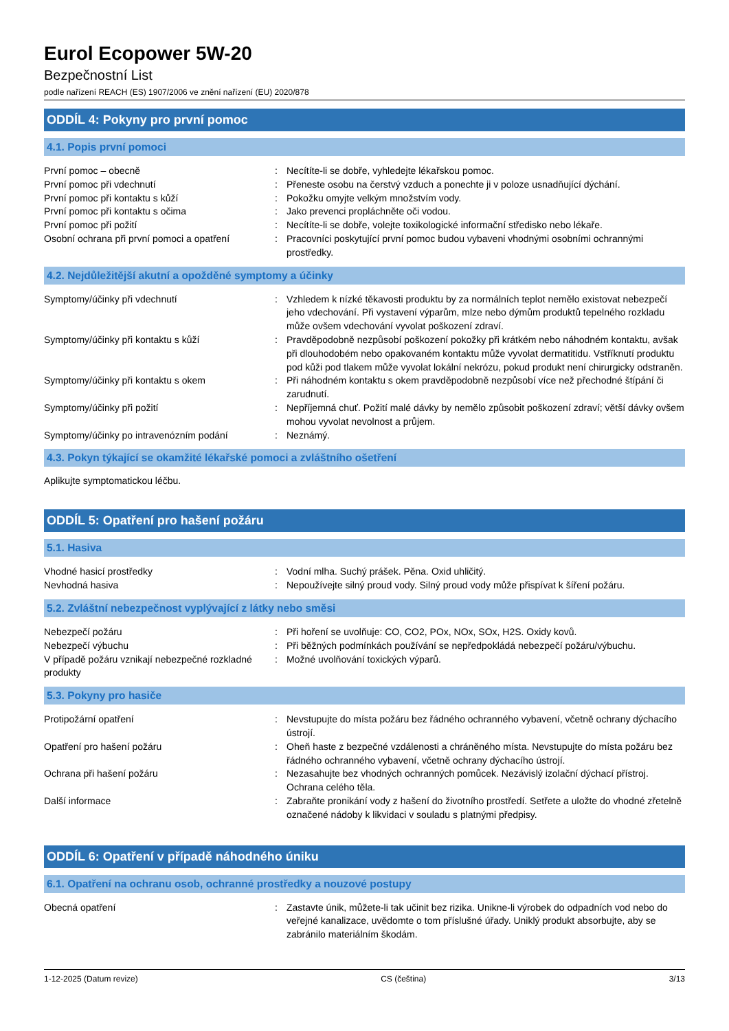Eurol Ecopower 5W-20
Bezpečnostní List
podle nařízení REACH (ES) 1907/2006 ve znění nařízení (EU) 2020/878
ODDÍL 4: Pokyny pro první pomoc
4.1. Popis první pomoci
První pomoc – obecně : Necítíte-li se dobře, vyhledejte lékařskou pomoc.
První pomoc při vdechnutí : Přeneste osobu na čerstvý vzduch a ponechte ji v poloze usnadňující dýchání.
První pomoc při kontaktu s kůží : Pokožku omyjte velkým množstvím vody.
První pomoc při kontaktu s očima : Jako prevenci propláchněte oči vodou.
První pomoc při požití : Necítíte-li se dobře, volejte toxikologické informační středisko nebo lékaře.
Osobní ochrana při první pomoci a opatření
: Pracovníci poskytující první pomoc budou vybaveni vhodnými osobními ochrannými prostředky.
4.2. Nejdůležitější akutní a opožděné symptomy a účinky
Symptomy/účinky při vdechnutí : Vzhledem k nízké těkavosti produktu by za normálních teplot nemělo existovat nebezpečí jeho vdechování. Při vystavení výparům, mlze nebo dýmům produktů tepelného rozkladu může ovšem vdechování vyvolat poškození zdraví.
Symptomy/účinky při kontaktu s kůží : Pravděpodobně nezpůsobí poškození pokožky při krátkém nebo náhodném kontaktu, avšak při dlouhodobém nebo opakovaném kontaktu může vyvolat dermatitidu. Vstříknutí produktu pod kůži pod tlakem může vyvolat lokální nekrózu, pokud produkt není chirurgicky odstraněn.
Symptomy/účinky při kontaktu s okem : Při náhodném kontaktu s okem pravděpodobně nezpůsobí více než přechodné štípání či zarudnutí.
Symptomy/účinky při požití : Nepříjemná chuť. Požití malé dávky by nemělo způsobit poškození zdraví; větší dávky ovšem mohou vyvolat nevolnost a průjem.
Symptomy/účinky po intravenózním podání : Neznámý.
4.3. Pokyn týkající se okamžité lékařské pomoci a zvláštního ošetření
Aplikujte symptomatickou léčbu.
ODDÍL 5: Opatření pro hašení požáru
5.1. Hasiva
Vhodné hasicí prostředky : Vodní mlha. Suchý prášek. Pěna. Oxid uhličitý.
Nevhodná hasiva : Nepoužívejte silný proud vody. Silný proud vody může přispívat k šíření požáru.
5.2. Zvláštní nebezpečnost vyplývající z látky nebo směsi
Nebezpečí požáru : Při hoření se uvolňuje: CO, CO2, POx, NOx, SOx, H2S. Oxidy kovů.
Nebezpečí výbuchu : Při běžných podmínkách používání se nepředpokládá nebezpečí požáru/výbuchu.
V případě požáru vznikají nebezpečné rozkladné produkty
: Možné uvolňování toxických výparů.
5.3. Pokyny pro hasiče
Protipožární opatření : Nevstupujte do místa požáru bez řádného ochranného vybavení, včetně ochrany dýchacího ústrojí.
Opatření pro hašení požáru : Oheň haste z bezpečné vzdálenosti a chráněného místa. Nevstupujte do místa požáru bez řádného ochranného vybavení, včetně ochrany dýchacího ústrojí.
Ochrana při hašení požáru : Nezasahujte bez vhodných ochranných pomůcek. Nezávislý izolační dýchací přístroj. Ochrana celého těla.
Další informace : Zabraňte pronikání vody z hašení do životního prostředí. Setřete a uložte do vhodné zřetelně označené nádoby k likvidaci v souladu s platnými předpisy.
ODDÍL 6: Opatření v případě náhodného úniku
6.1. Opatření na ochranu osob, ochranné prostředky a nouzové postupy
Obecná opatření : Zastavte únik, můžete-li tak učinit bez rizika. Unikne-li výrobek do odpadních vod nebo do veřejné kanalizace, uvědomte o tom příslušné úřady. Uniklý produkt absorbujte, aby se zabránilo materiálním škodám.
1-12-2025 (Datum revize) CS (čeština) 3/13